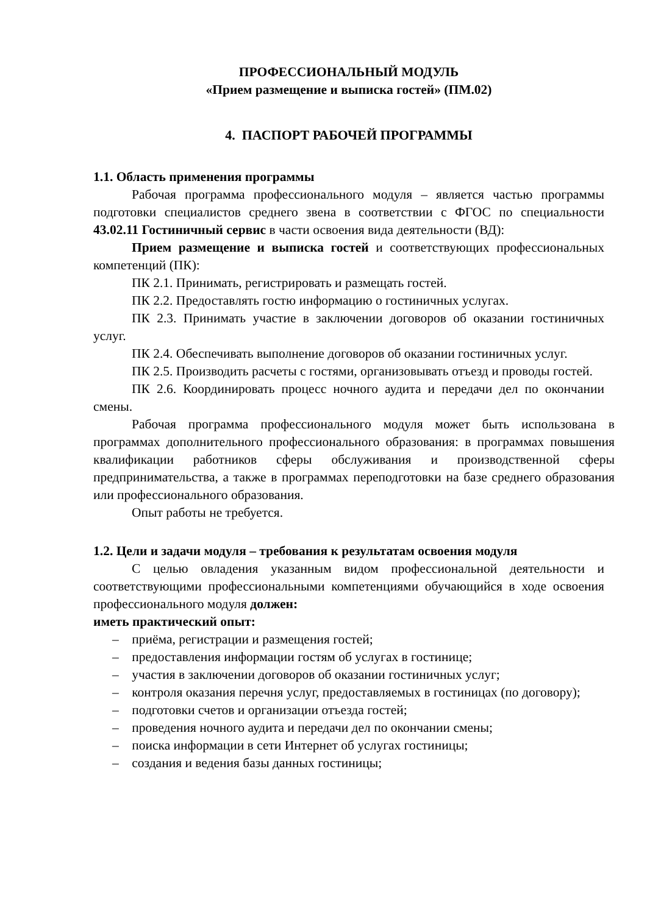ПРОФЕССИОНАЛЬНЫЙ МОДУЛЬ
«Прием размещение и выписка гостей» (ПМ.02)
4. ПАСПОРТ РАБОЧЕЙ ПРОГРАММЫ
1.1. Область применения программы
Рабочая программа профессионального модуля – является частью программы подготовки специалистов среднего звена в соответствии с ФГОС по специальности 43.02.11 Гостиничный сервис в части освоения вида деятельности (ВД):
Прием размещение и выписка гостей и соответствующих профессиональных компетенций (ПК):
ПК 2.1. Принимать, регистрировать и размещать гостей.
ПК 2.2. Предоставлять гостю информацию о гостиничных услугах.
ПК 2.3. Принимать участие в заключении договоров об оказании гостиничных услуг.
ПК 2.4. Обеспечивать выполнение договоров об оказании гостиничных услуг.
ПК 2.5. Производить расчеты с гостями, организовывать отъезд и проводы гостей.
ПК 2.6. Координировать процесс ночного аудита и передачи дел по окончании смены.
Рабочая программа профессионального модуля может быть использована в программах дополнительного профессионального образования: в программах повышения квалификации работников сферы обслуживания и производственной сферы предпринимательства, а также в программах переподготовки на базе среднего образования или профессионального образования.
Опыт работы не требуется.
1.2. Цели и задачи модуля – требования к результатам освоения модуля
С целью овладения указанным видом профессиональной деятельности и соответствующими профессиональными компетенциями обучающийся в ходе освоения профессионального модуля должен:
иметь практический опыт:
– приёма, регистрации и размещения гостей;
– предоставления информации гостям об услугах в гостинице;
– участия в заключении договоров об оказании гостиничных услуг;
– контроля оказания перечня услуг, предоставляемых в гостиницах (по договору);
– подготовки счетов и организации отъезда гостей;
– проведения ночного аудита и передачи дел по окончании смены;
– поиска информации в сети Интернет об услугах гостиницы;
– создания и ведения базы данных гостиницы;